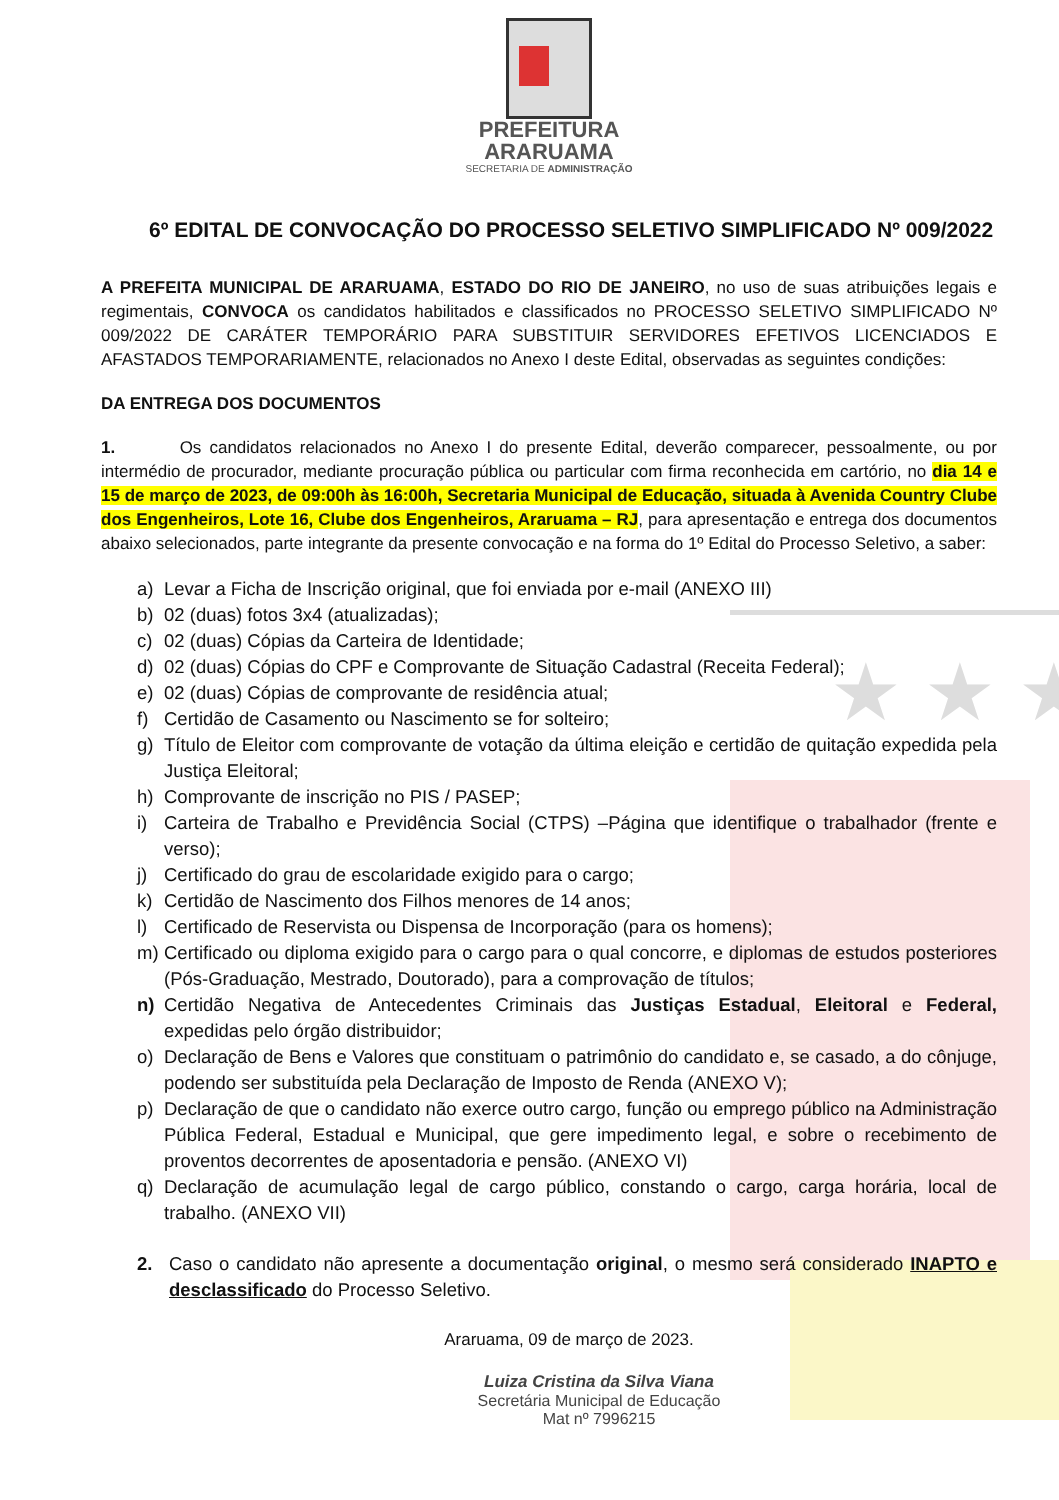★ ★ ★
PREFEITURA
ARARUAMA
SECRETARIA DE ADMINISTRAÇÃO
6º EDITAL DE CONVOCAÇÃO DO PROCESSO SELETIVO SIMPLIFICADO Nº 009/2022
A PREFEITA MUNICIPAL DE ARARUAMA, ESTADO DO RIO DE JANEIRO, no uso de suas atribuições legais e regimentais, CONVOCA os candidatos habilitados e classificados no PROCESSO SELETIVO SIMPLIFICADO Nº 009/2022 DE CARÁTER TEMPORÁRIO PARA SUBSTITUIR SERVIDORES EFETIVOS LICENCIADOS E AFASTADOS TEMPORARIAMENTE, relacionados no Anexo I deste Edital, observadas as seguintes condições:
DA ENTREGA DOS DOCUMENTOS
1. Os candidatos relacionados no Anexo I do presente Edital, deverão comparecer, pessoalmente, ou por intermédio de procurador, mediante procuração pública ou particular com firma reconhecida em cartório, no dia 14 e 15 de março de 2023, de 09:00h às 16:00h, Secretaria Municipal de Educação, situada à Avenida Country Clube dos Engenheiros, Lote 16, Clube dos Engenheiros, Araruama – RJ, para apresentação e entrega dos documentos abaixo selecionados, parte integrante da presente convocação e na forma do 1º Edital do Processo Seletivo, a saber:
a) Levar a Ficha de Inscrição original, que foi enviada por e-mail (ANEXO III)
b) 02 (duas) fotos 3x4 (atualizadas);
c) 02 (duas) Cópias da Carteira de Identidade;
d) 02 (duas) Cópias do CPF e Comprovante de Situação Cadastral (Receita Federal);
e) 02 (duas) Cópias de comprovante de residência atual;
f) Certidão de Casamento ou Nascimento se for solteiro;
g) Título de Eleitor com comprovante de votação da última eleição e certidão de quitação expedida pela Justiça Eleitoral;
h) Comprovante de inscrição no PIS / PASEP;
i) Carteira de Trabalho e Previdência Social (CTPS) –Página que identifique o trabalhador (frente e verso);
j) Certificado do grau de escolaridade exigido para o cargo;
k) Certidão de Nascimento dos Filhos menores de 14 anos;
l) Certificado de Reservista ou Dispensa de Incorporação (para os homens);
m) Certificado ou diploma exigido para o cargo para o qual concorre, e diplomas de estudos posteriores (Pós-Graduação, Mestrado, Doutorado), para a comprovação de títulos;
n) Certidão Negativa de Antecedentes Criminais das Justiças Estadual, Eleitoral e Federal, expedidas pelo órgão distribuidor;
o) Declaração de Bens e Valores que constituam o patrimônio do candidato e, se casado, a do cônjuge, podendo ser substituída pela Declaração de Imposto de Renda (ANEXO V);
p) Declaração de que o candidato não exerce outro cargo, função ou emprego público na Administração Pública Federal, Estadual e Municipal, que gere impedimento legal, e sobre o recebimento de proventos decorrentes de aposentadoria e pensão. (ANEXO VI)
q) Declaração de acumulação legal de cargo público, constando o cargo, carga horária, local de trabalho. (ANEXO VII)
2. Caso o candidato não apresente a documentação original, o mesmo será considerado INAPTO e desclassificado do Processo Seletivo.
Araruama, 09 de março de 2023.
Luiza Cristina da Silva Viana
Secretária Municipal de Educação
Mat nº 7996215